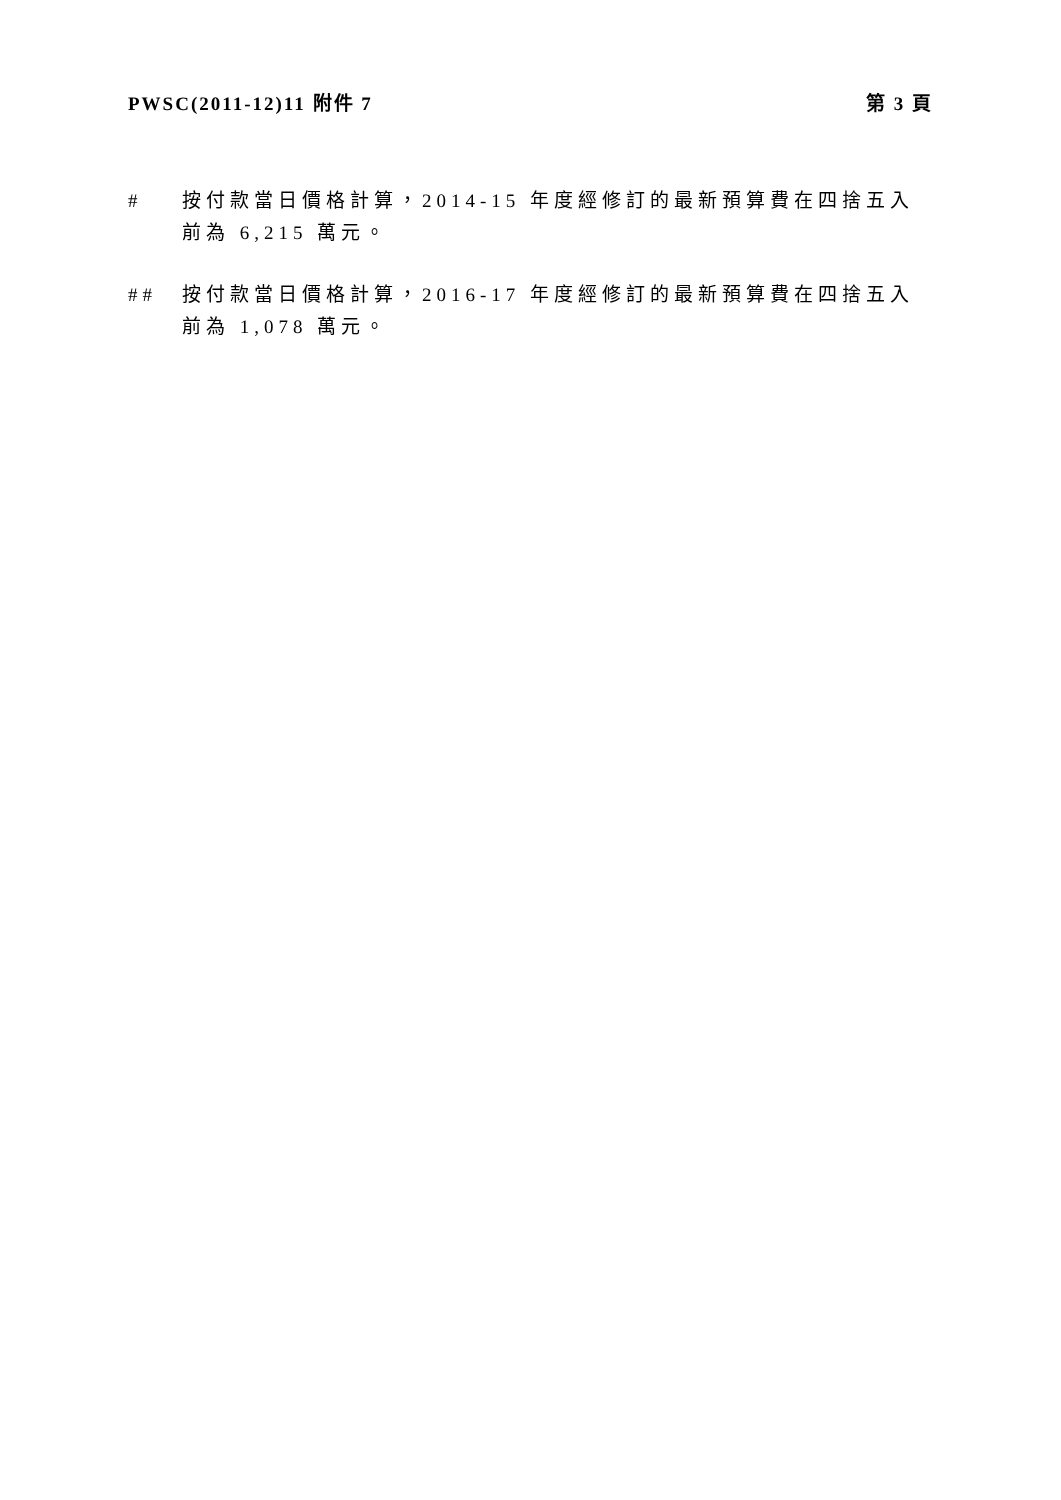PWSC(2011-12)11 附件 7 第 3 頁
# 按付款當日價格計算，2014-15 年度經修訂的最新預算費在四捨五入前為 6,215 萬元。
## 按付款當日價格計算，2016-17 年度經修訂的最新預算費在四捨五入前為 1,078 萬元。